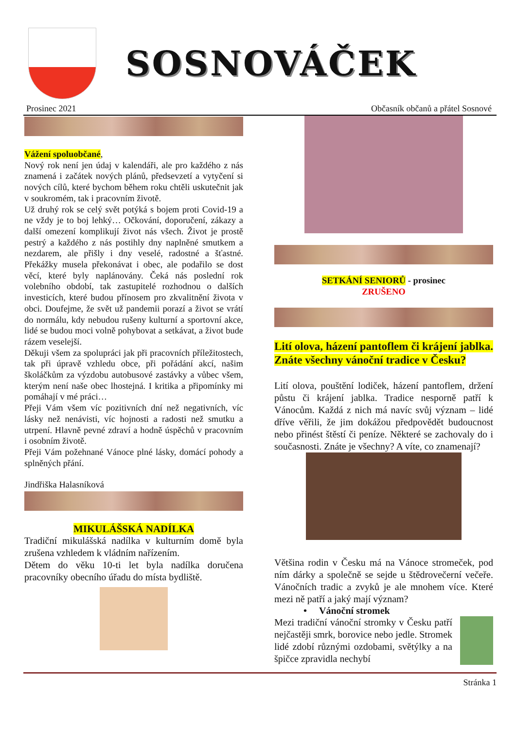SOSNOVÁČEK
Prosinec 2021 Občasník občanů a přátel Sosnové
Vážení spoluobčané,
Nový rok není jen údaj v kalendáři, ale pro každého z nás znamená i začátek nových plánů, předsevzetí a vytyčení si nových cílů, které bychom během roku chtěli uskutečnit jak v soukromém, tak i pracovním životě.
Už druhý rok se celý svět potýká s bojem proti Covid-19 a ne vždy je to boj lehký… Očkování, doporučení, zákazy a další omezení komplikují život nás všech. Život je prostě pestrý a každého z nás postihly dny naplněné smutkem a nezdarem, ale přišly i dny veselé, radostné a šťastné. Překážky musela překonávat i obec, ale podařilo se dost věcí, které byly naplánovány. Čeká nás poslední rok volebního období, tak zastupitelé rozhodnou o dalších investicích, které budou přínosem pro zkvalitnění života v obci. Doufejme, že svět už pandemii porazí a život se vrátí do normálu, kdy nebudou rušeny kulturní a sportovní akce, lidé se budou moci volně pohybovat a setkávat, a život bude rázem veselejší.
Děkuji všem za spolupráci jak při pracovních příležitostech, tak při úpravě vzhledu obce, při pořádání akcí, našim školáčkům za výzdobu autobusové zastávky a vůbec všem, kterým není naše obec lhostejná. I kritika a připomínky mi pomáhají v mé práci…
Přeji Vám všem víc pozitivních dní než negativních, víc lásky než nenávisti, víc hojnosti a radosti než smutku a utrpení. Hlavně pevné zdraví a hodně úspěchů v pracovním i osobním životě.
Přeji Vám požehnané Vánoce plné lásky, domácí pohody a splněných přání.
Jindřiška Halasníková
MIKULÁŠSKÁ NADÍLKA
Tradiční mikulášská nadílka v kulturním domě byla zrušena vzhledem k vládním nařízením.
Dětem do věku 10-ti let byla nadílka doručena pracovníky obecního úřadu do místa bydliště.
SETKÁNÍ SENIORŮ - prosinec
ZRUŠENO
Lití olova, házení pantoflem či krájení jablka. Znáte všechny vánoční tradice v Česku?
Lití olova, pouštění lodiček, házení pantoflem, držení půstu či krájení jablka. Tradice nesporně patří k Vánocům. Každá z nich má navíc svůj význam – lidé dříve věřili, že jim dokážou předpovědět budoucnost nebo přinést štěstí či peníze. Některé se zachovaly do i současnosti. Znáte je všechny? A víte, co znamenají?
Většina rodin v Česku má na Vánoce stromeček, pod ním dárky a společně se sejde u štědrovečerní večeře. Vánočních tradic a zvyků je ale mnohem více. Které mezi ně patří a jaký mají význam?
• Vánoční stromek
Mezi tradiční vánoční stromky v Česku patří nejčastěji smrk, borovice nebo jedle. Stromek lidé zdobí různými ozdobami, světýlky a na špičce zpravidla nechybí
Stránka 1